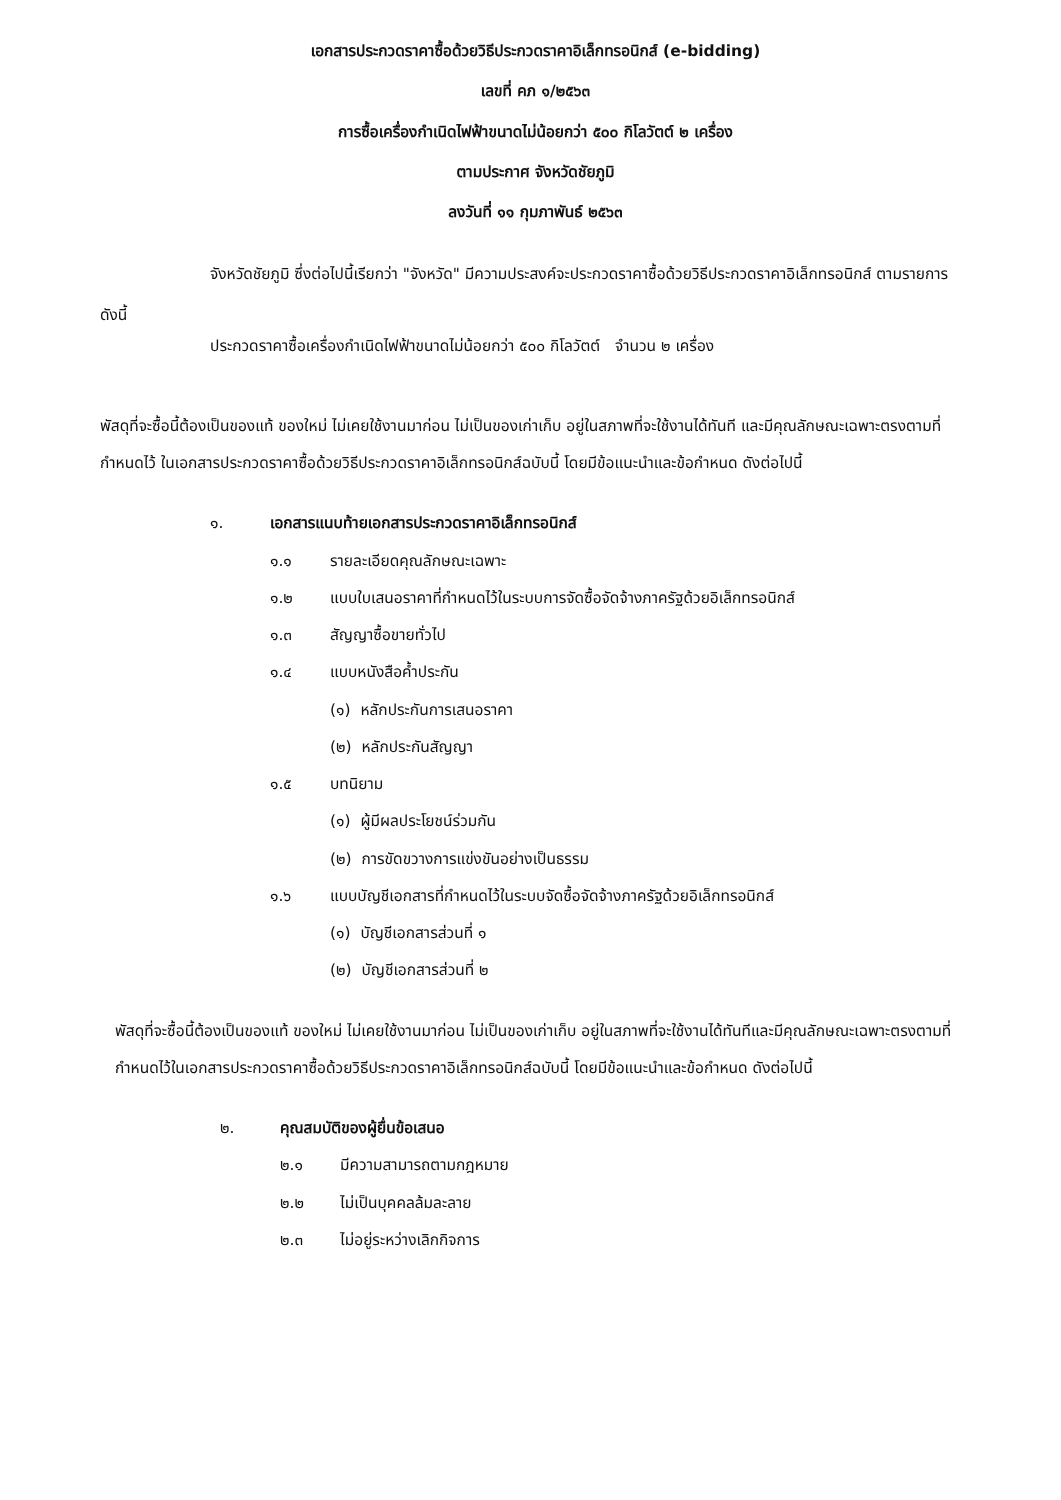เอกสารประกวดราคาซื้อด้วยวิธีประกวดราคาอิเล็กทรอนิกส์ (e-bidding)
เลขที่ คภ ๑/๒๕๖๓
การซื้อเครื่องกำเนิดไฟฟ้าขนาดไม่น้อยกว่า ๕๐๐ กิโลวัตต์ ๒ เครื่อง
ตามประกาศ จังหวัดชัยภูมิ
ลงวันที่ ๑๑ กุมภาพันธ์ ๒๕๖๓
จังหวัดชัยภูมิ ซึ่งต่อไปนี้เรียกว่า "จังหวัด" มีความประสงค์จะประกวดราคาซื้อด้วยวิธีประกวดราคาอิเล็กทรอนิกส์ ตามรายการ ดังนี้
ประกวดราคาซื้อเครื่องกำเนิดไฟฟ้าขนาดไม่น้อยกว่า ๕๐๐ กิโลวัตต์ จำนวน ๒ เครื่อง
พัสดุที่จะซื้อนี้ต้องเป็นของแท้ ของใหม่ ไม่เคยใช้งานมาก่อน ไม่เป็นของเก่าเก็บ อยู่ในสภาพที่จะใช้งานได้ทันที และมีคุณลักษณะเฉพาะตรงตามที่กำหนดไว้ ในเอกสารประกวดราคาซื้อด้วยวิธีประกวดราคาอิเล็กทรอนิกส์ฉบับนี้ โดยมีข้อแนะนำและข้อกำหนด ดังต่อไปนี้
๑. เอกสารแนบท้ายเอกสารประกวดราคาอิเล็กทรอนิกส์
๑.๑ รายละเอียดคุณลักษณะเฉพาะ
๑.๒ แบบใบเสนอราคาที่กำหนดไว้ในระบบการจัดซื้อจัดจ้างภาครัฐด้วยอิเล็กทรอนิกส์
๑.๓ สัญญาซื้อขายทั่วไป
๑.๔ แบบหนังสือค้ำประกัน
(๑) หลักประกันการเสนอราคา
(๒) หลักประกันสัญญา
๑.๕ บทนิยาม
(๑) ผู้มีผลประโยชน์ร่วมกัน
(๒) การขัดขวางการแข่งขันอย่างเป็นธรรม
๑.๖ แบบบัญชีเอกสารที่กำหนดไว้ในระบบจัดซื้อจัดจ้างภาครัฐด้วยอิเล็กทรอนิกส์
(๑) บัญชีเอกสารส่วนที่ ๑
(๒) บัญชีเอกสารส่วนที่ ๒
พัสดุที่จะซื้อนี้ต้องเป็นของแท้ ของใหม่ ไม่เคยใช้งานมาก่อน ไม่เป็นของเก่าเก็บ อยู่ในสภาพที่จะใช้งานได้ทันทีและมีคุณลักษณะเฉพาะตรงตามที่กำหนดไว้ในเอกสารประกวดราคาซื้อด้วยวิธีประกวดราคาอิเล็กทรอนิกส์ฉบับนี้ โดยมีข้อแนะนำและข้อกำหนด ดังต่อไปนี้
๒. คุณสมบัติของผู้ยื่นข้อเสนอ
๒.๑ มีความสามารถตามกฎหมาย
๒.๒ ไม่เป็นบุคคลล้มละลาย
๒.๓ ไม่อยู่ระหว่างเลิกกิจการ